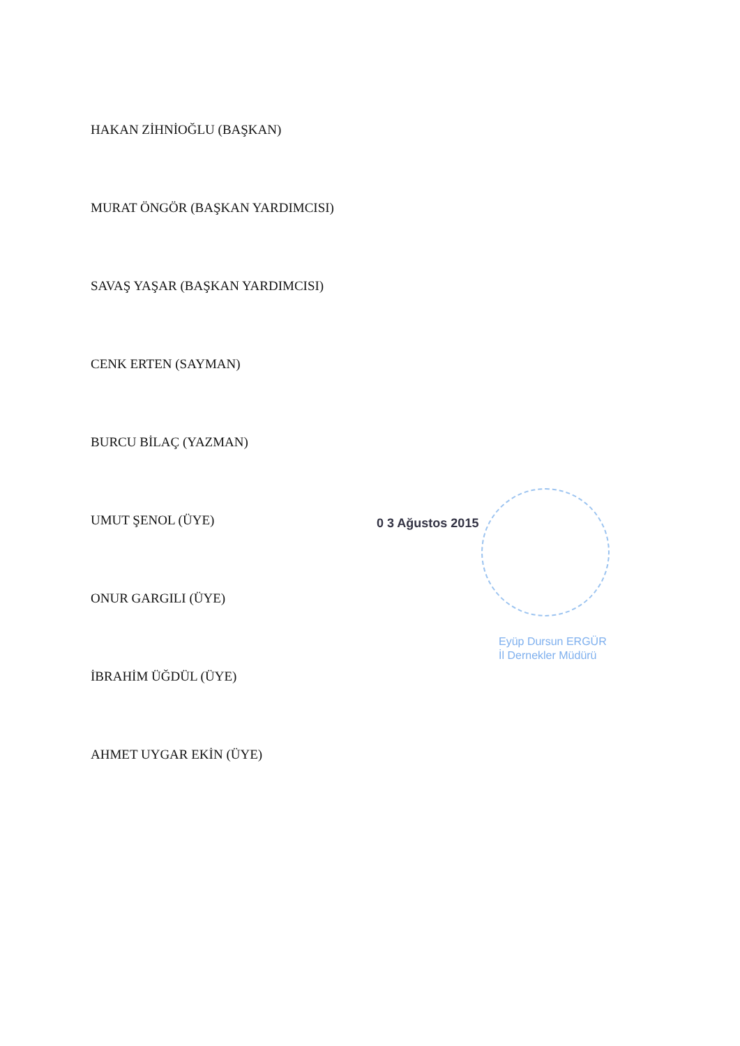HAKAN ZİHNİOĞLU (BAŞKAN)
MURAT ÖNGÖR (BAŞKAN YARDIMCISI)
SAVAŞ YAŞAR (BAŞKAN YARDIMCISI)
CENK ERTEN (SAYMAN)
BURCU BİLAÇ (YAZMAN)
UMUT ŞENOL (ÜYE)
ONUR GARGILI (ÜYE)
İBRAHİM ÜĞDÜL (ÜYE)
AHMET UYGAR EKİN (ÜYE)
0 3 Ağustos 2015
Eyüp Dursun ERGÜR
İl Dernekler Müdürü